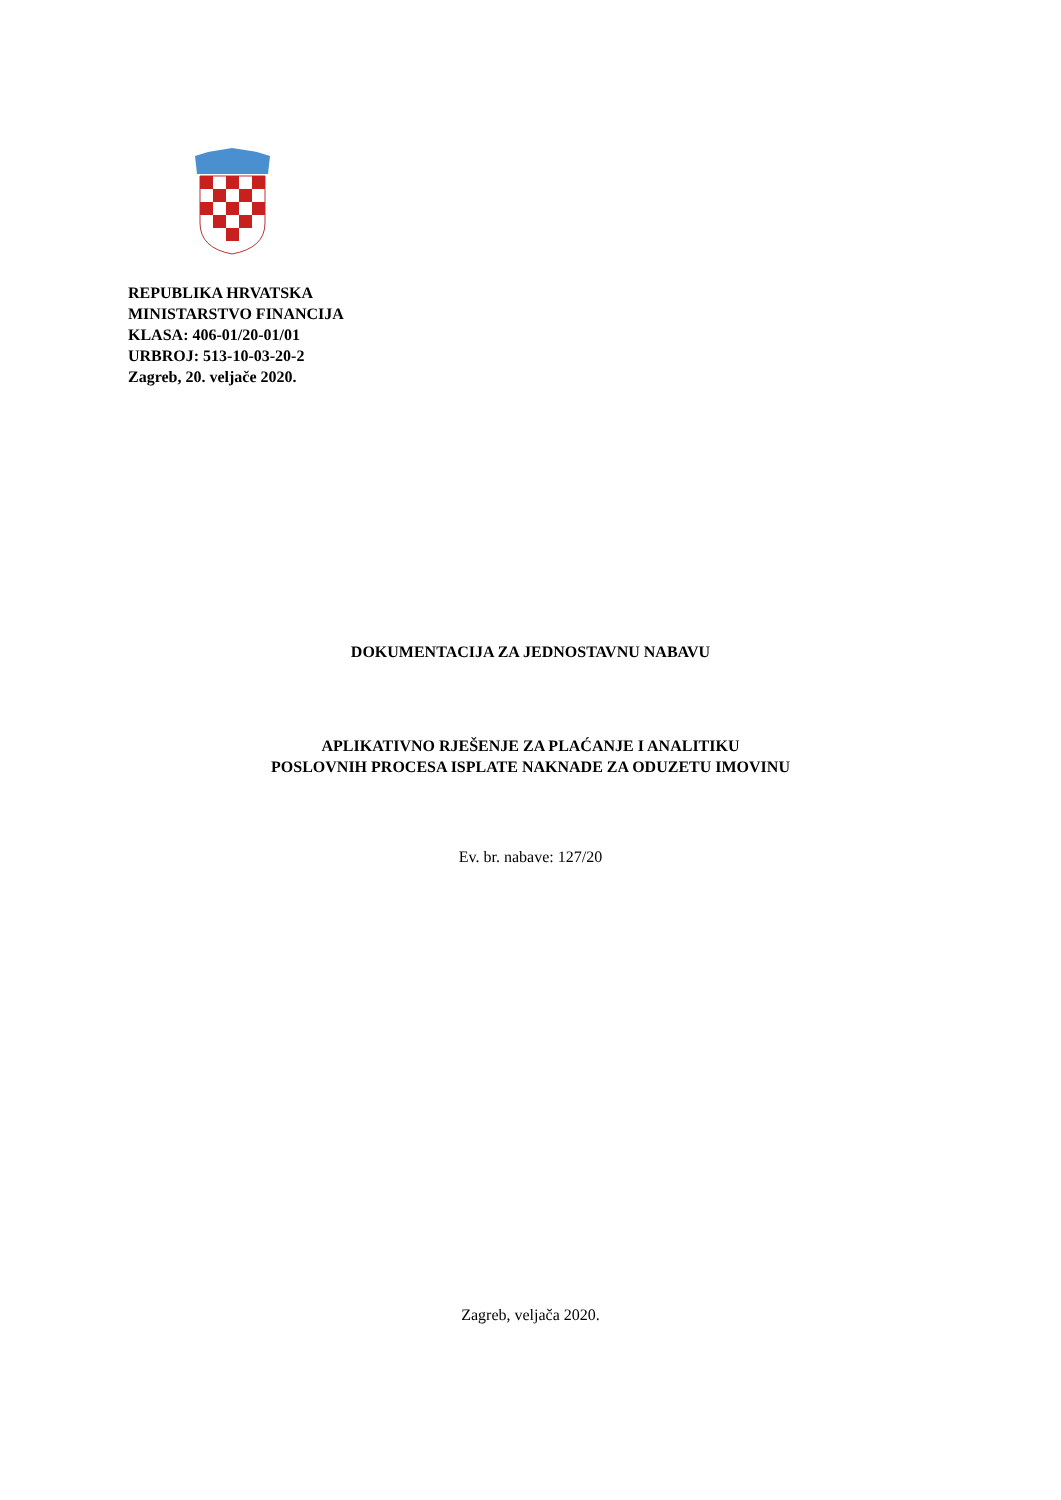REPUBLIKA HRVATSKA
MINISTARSTVO FINANCIJA
KLASA: 406-01/20-01/01
URBROJ: 513-10-03-20-2
Zagreb, 20. veljače 2020.
DOKUMENTACIJA ZA JEDNOSTAVNU NABAVU
APLIKATIVNO RJEŠENJE ZA PLAĆANJE I ANALITIKU
POSLOVNIH PROCESA ISPLATE NAKNADE ZA ODUZETU IMOVINU
Ev. br. nabave: 127/20
Zagreb, veljača 2020.